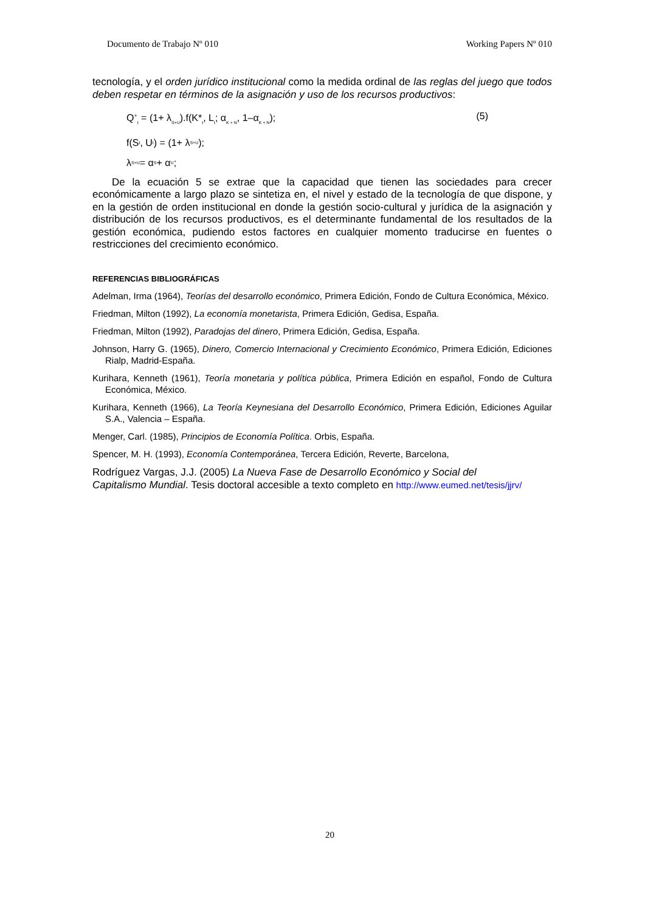Documento de Trabajo Nº 010 Working Papers Nº 010
tecnología, y el orden jurídico institucional como la medida ordinal de las reglas del juego que todos deben respetar en términos de la asignación y uso de los recursos productivos:
Q<sup>+</sup><sub>t</sub> = (1+ λ<sub>S+U</sub>).f(K*<sub>t</sub>, L<sub>t</sub>; α<sub>K + N</sub>, 1–α<sub>K + N</sub>); (5)
f(S<sub>t</sub>, U<sub>t</sub>) = (1+ λ<sub>S+U</sub>);
λ<sub>S+U</sub> = α<sub>S</sub> + α<sub>U</sub>;
De la ecuación 5 se extrae que la capacidad que tienen las sociedades para crecer económicamente a largo plazo se sintetiza en, el nivel y estado de la tecnología de que dispone, y en la gestión de orden institucional en donde la gestión socio-cultural y jurídica de la asignación y distribución de los recursos productivos, es el determinante fundamental de los resultados de la gestión económica, pudiendo estos factores en cualquier momento traducirse en fuentes o restricciones del crecimiento económico.
REFERENCIAS BIBLIOGRÁFICAS
Adelman, Irma (1964), Teorías del desarrollo económico, Primera Edición, Fondo de Cultura Económica, México.
Friedman, Milton (1992), La economía monetarista, Primera Edición, Gedisa, España.
Friedman, Milton (1992), Paradojas del dinero, Primera Edición, Gedisa, España.
Johnson, Harry G. (1965), Dinero, Comercio Internacional y Crecimiento Económico, Primera Edición, Ediciones Rialp, Madrid-España.
Kurihara, Kenneth (1961), Teoría monetaria y política pública, Primera Edición en español, Fondo de Cultura Económica, México.
Kurihara, Kenneth (1966), La Teoría Keynesiana del Desarrollo Económico, Primera Edición, Ediciones Aguilar S.A., Valencia – España.
Menger, Carl. (1985), Principios de Economía Política. Orbis, España.
Spencer, M. H. (1993), Economía Contemporánea, Tercera Edición, Reverte, Barcelona,
Rodríguez Vargas, J.J. (2005) La Nueva Fase de Desarrollo Económico y Social del
Capitalismo Mundial. Tesis doctoral accesible a texto completo en http://www.eumed.net/tesis/jjrv/
20